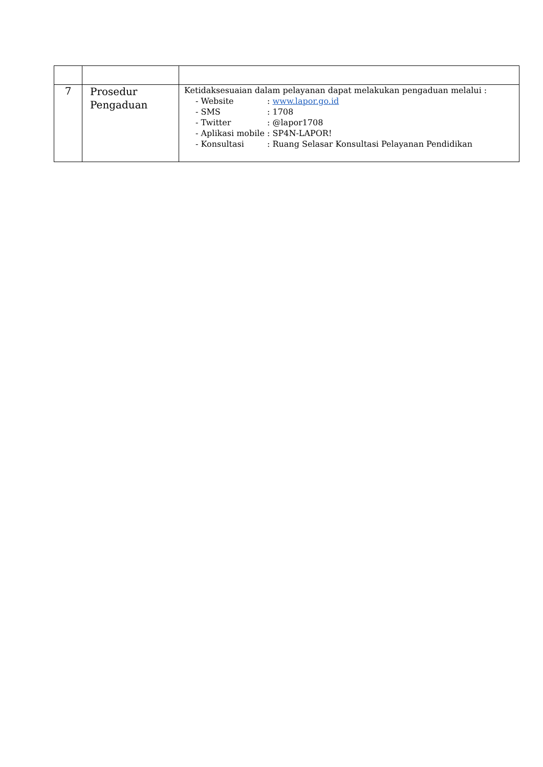| 7 | Prosedur Pengaduan | Ketidaksesuaian dalam pelayanan dapat melakukan pengaduan melalui : - Website : www.lapor.go.id - SMS : 1708 - Twitter : @lapor1708 - Aplikasi mobile : SP4N-LAPOR! - Konsultasi : Ruang Selasar Konsultasi Pelayanan Pendidikan |